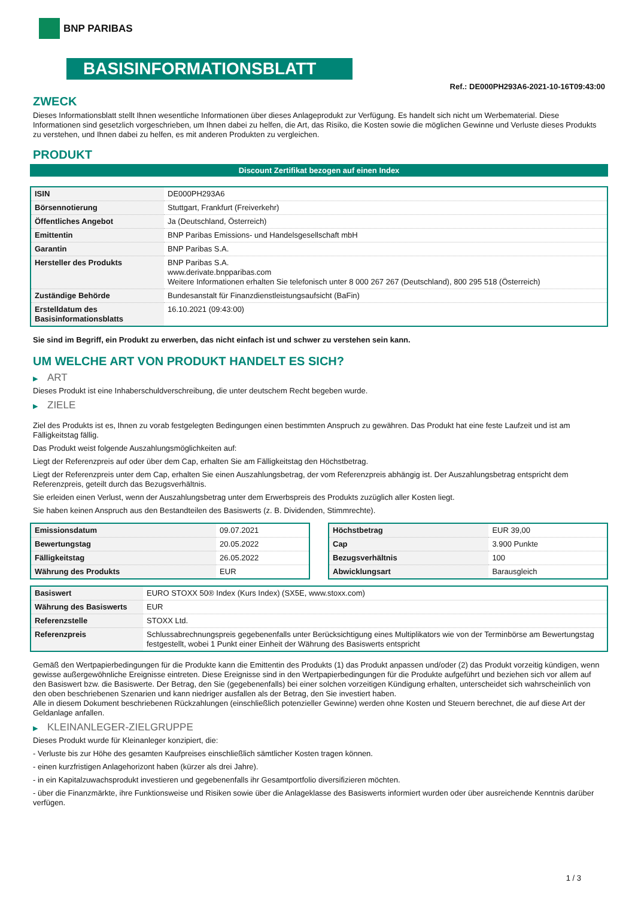BNP PARIBAS
BASISINFORMATIONSBLATT
Ref.: DE000PH293A6-2021-10-16T09:43:00
ZWECK
Dieses Informationsblatt stellt Ihnen wesentliche Informationen über dieses Anlageprodukt zur Verfügung. Es handelt sich nicht um Werbematerial. Diese Informationen sind gesetzlich vorgeschrieben, um Ihnen dabei zu helfen, die Art, das Risiko, die Kosten sowie die möglichen Gewinne und Verluste dieses Produkts zu verstehen, und Ihnen dabei zu helfen, es mit anderen Produkten zu vergleichen.
PRODUKT
Discount Zertifikat bezogen auf einen Index
| ISIN | DE000PH293A6 |
| Börsennotierung | Stuttgart, Frankfurt (Freiverkehr) |
| Öffentliches Angebot | Ja (Deutschland, Österreich) |
| Emittentin | BNP Paribas Emissions- und Handelsgesellschaft mbH |
| Garantin | BNP Paribas S.A. |
| Hersteller des Produkts | BNP Paribas S.A. www.derivate.bnpparibas.com Weitere Informationen erhalten Sie telefonisch unter 8 000 267 267 (Deutschland), 800 295 518 (Österreich) |
| Zuständige Behörde | Bundesanstalt für Finanzdienstleistungsaufsicht (BaFin) |
| Erstelldatum des Basisinformationsblatts | 16.10.2021 (09:43:00) |
Sie sind im Begriff, ein Produkt zu erwerben, das nicht einfach ist und schwer zu verstehen sein kann.
UM WELCHE ART VON PRODUKT HANDELT ES SICH?
▶ ART
Dieses Produkt ist eine Inhaberschuldverschreibung, die unter deutschem Recht begeben wurde.
▶ ZIELE
Ziel des Produkts ist es, Ihnen zu vorab festgelegten Bedingungen einen bestimmten Anspruch zu gewähren. Das Produkt hat eine feste Laufzeit und ist am Fälligkeitstag fällig.
Das Produkt weist folgende Auszahlungsmöglichkeiten auf:
Liegt der Referenzpreis auf oder über dem Cap, erhalten Sie am Fälligkeitstag den Höchstbetrag.
Liegt der Referenzpreis unter dem Cap, erhalten Sie einen Auszahlungsbetrag, der vom Referenzpreis abhängig ist. Der Auszahlungsbetrag entspricht dem Referenzpreis, geteilt durch das Bezugsverhältnis.
Sie erleiden einen Verlust, wenn der Auszahlungsbetrag unter dem Erwerbspreis des Produkts zuzüglich aller Kosten liegt.
Sie haben keinen Anspruch aus den Bestandteilen des Basiswerts (z. B. Dividenden, Stimmrechte).
| Emissionsdatum | 09.07.2021 |
| Bewertungstag | 20.05.2022 |
| Fälligkeitstag | 26.05.2022 |
| Währung des Produkts | EUR |
| Höchstbetrag | EUR 39,00 |
| Cap | 3.900 Punkte |
| Bezugsverhältnis | 100 |
| Abwicklungsart | Barausgleich |
| Basiswert | EURO STOXX 50® Index (Kurs Index) (SX5E, www.stoxx.com) |
| Währung des Basiswerts | EUR |
| Referenzstelle | STOXX Ltd. |
| Referenzpreis | Schlussabrechnungspreis gegebenenfalls unter Berücksichtigung eines Multiplikators wie von der Terminbörse am Bewertungstag festgestellt, wobei 1 Punkt einer Einheit der Währung des Basiswerts entspricht |
Gemäß den Wertpapierbedingungen für die Produkte kann die Emittentin des Produkts (1) das Produkt anpassen und/oder (2) das Produkt vorzeitig kündigen, wenn gewisse außergewöhnliche Ereignisse eintreten. Diese Ereignisse sind in den Wertpapierbedingungen für die Produkte aufgeführt und beziehen sich vor allem auf den Basiswert bzw. die Basiswerte. Der Betrag, den Sie (gegebenenfalls) bei einer solchen vorzeitigen Kündigung erhalten, unterscheidet sich wahrscheinlich von den oben beschriebenen Szenarien und kann niedriger ausfallen als der Betrag, den Sie investiert haben.
Alle in diesem Dokument beschriebenen Rückzahlungen (einschließlich potenzieller Gewinne) werden ohne Kosten und Steuern berechnet, die auf diese Art der Geldanlage anfallen.
▶ KLEINANLEGER-ZIELGRUPPE
Dieses Produkt wurde für Kleinanleger konzipiert, die:
- Verluste bis zur Höhe des gesamten Kaufpreises einschließlich sämtlicher Kosten tragen können.
- einen kurzfristigen Anlagehorizont haben (kürzer als drei Jahre).
- in ein Kapitalzuwachsprodukt investieren und gegebenenfalls ihr Gesamtportfolio diversifizieren möchten.
- über die Finanzmärkte, ihre Funktionsweise und Risiken sowie über die Anlageklasse des Basiswerts informiert wurden oder über ausreichende Kenntnis darüber verfügen.
1 / 3